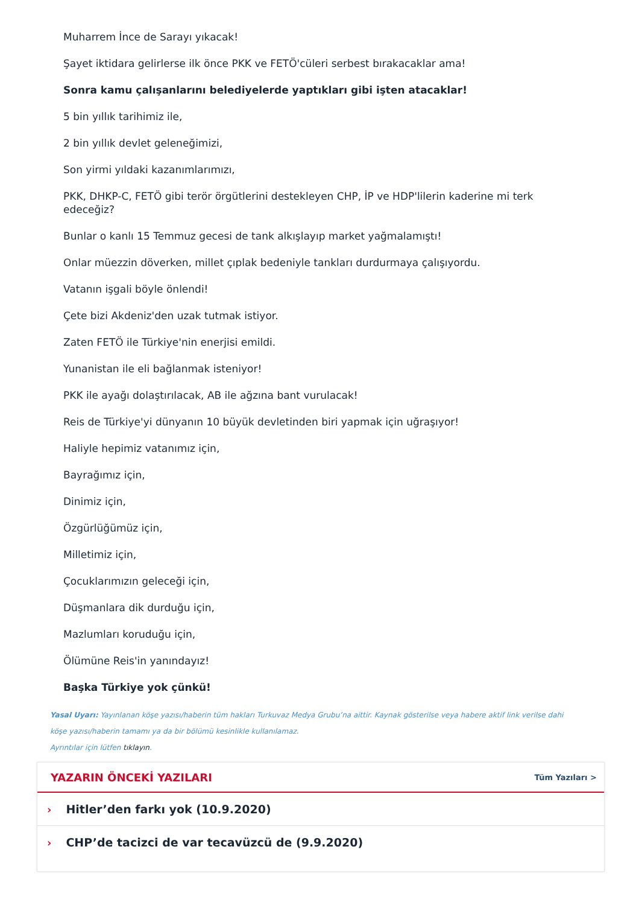Muharrem İnce de Sarayı yıkacak!
Şayet iktidara gelirlerse ilk önce PKK ve FETÖ'cüleri serbest bırakacaklar ama!
Sonra kamu çalışanlarını belediyelerde yaptıkları gibi işten atacaklar!
5 bin yıllık tarihimiz ile,
2 bin yıllık devlet geleneğimizi,
Son yirmi yıldaki kazanımlarımızı,
PKK, DHKP-C, FETÖ gibi terör örgütlerini destekleyen CHP, İP ve HDP'lilerin kaderine mi terk edeceğiz?
Bunlar o kanlı 15 Temmuz gecesi de tank alkışlayıp market yağmalamıştı!
Onlar müezzin döverken, millet çıplak bedeniyle tankları durdurmaya çalışıyordu.
Vatanın işgali böyle önlendi!
Çete bizi Akdeniz'den uzak tutmak istiyor.
Zaten FETÖ ile Türkiye'nin enerjisi emildi.
Yunanistan ile eli bağlanmak isteniyor!
PKK ile ayağı dolaştırılacak, AB ile ağzına bant vurulacak!
Reis de Türkiye'yi dünyanın 10 büyük devletinden biri yapmak için uğraşıyor!
Haliyle hepimiz vatanımız için,
Bayrağımız için,
Dinimiz için,
Özgürlüğümüz için,
Milletimiz için,
Çocuklarımızın geleceği için,
Düşmanlara dik durduğu için,
Mazlumları koruduğu için,
Ölümüne Reis'in yanındayız!
Başka Türkiye yok çünkü!
Yasal Uyarı: Yayınlanan köşe yazısı/haberin tüm hakları Turkuvaz Medya Grubu’na aittir. Kaynak gösterilse veya habere aktif link verilse dahi köşe yazısı/haberin tamamı ya da bir bölümü kesinlikle kullanılamaz.
Ayrıntılar için lütfen tıklayın.
YAZARIN ÖNCEKİ YAZILARI
Tüm Yazıları >
› Hitler’den farkı yok (10.9.2020)
› CHP’de tacizci de var tecavüzcü de (9.9.2020)